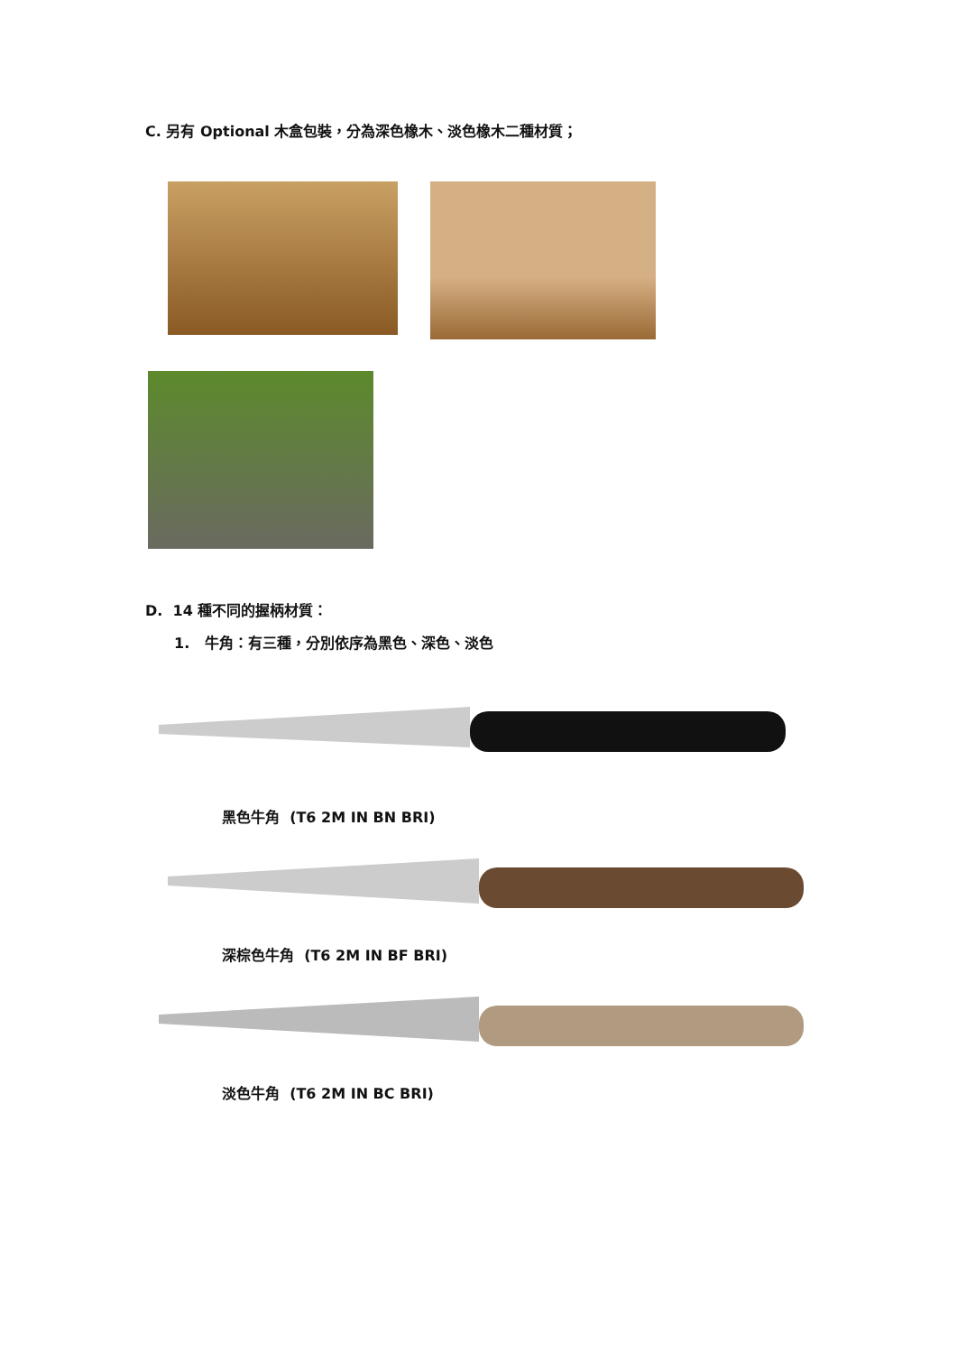C. 另有 Optional 木盒包裝，分為深色橡木、淡色橡木二種材質；
D. 14 種不同的握柄材質：
1. 牛角：有三種，分別依序為黑色、深色、淡色
黑色牛角 (T6 2M IN BN BRI)
深棕色牛角 (T6 2M IN BF BRI)
淡色牛角 (T6 2M IN BC BRI)